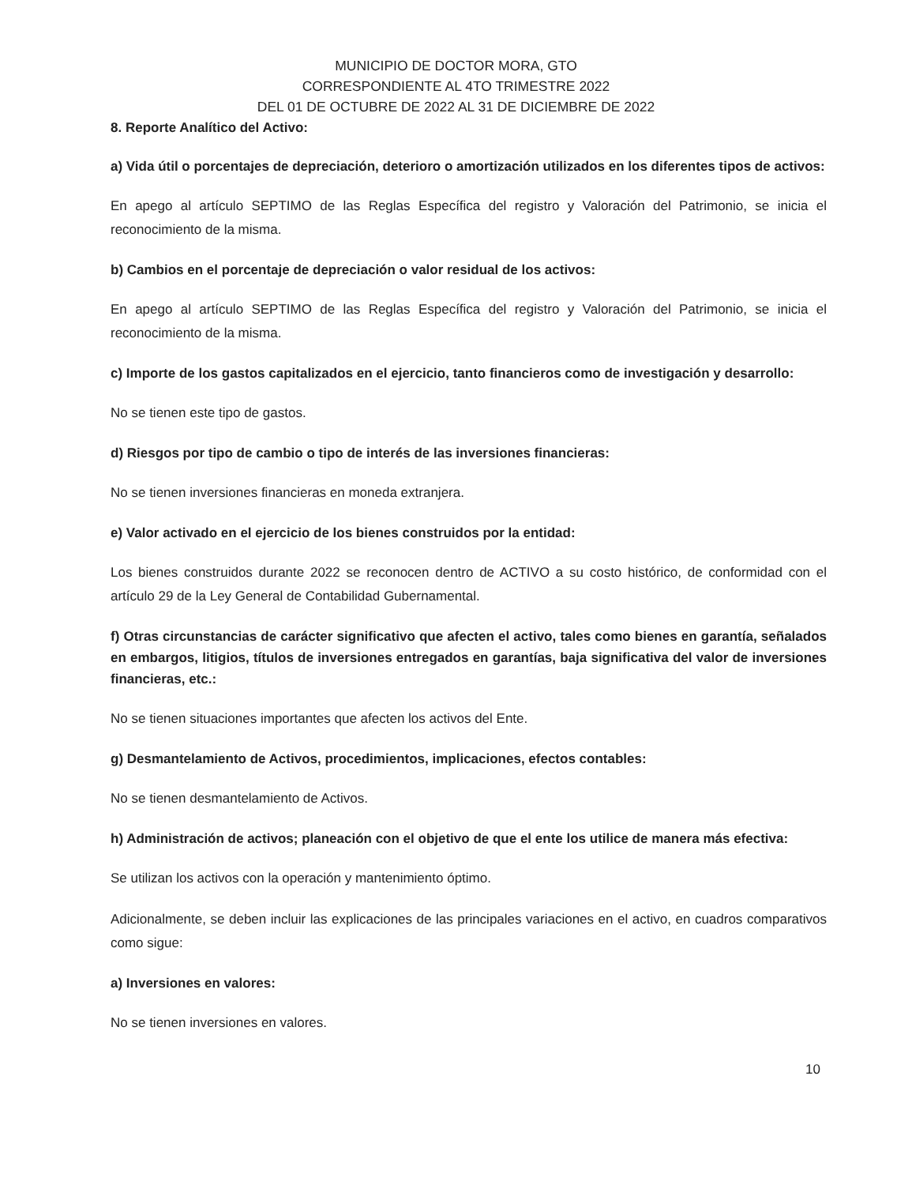MUNICIPIO DE DOCTOR MORA, GTO
CORRESPONDIENTE AL 4TO TRIMESTRE 2022
DEL 01 DE OCTUBRE DE 2022 AL 31 DE DICIEMBRE DE 2022
8. Reporte Analítico del Activo:
a) Vida útil o porcentajes de depreciación, deterioro o amortización utilizados en los diferentes tipos de activos:
En apego al artículo SEPTIMO de las Reglas Específica del registro y Valoración del Patrimonio, se inicia el reconocimiento de la misma.
b) Cambios en el porcentaje de depreciación o valor residual de los activos:
En apego al artículo SEPTIMO de las Reglas Específica del registro y Valoración del Patrimonio, se inicia el reconocimiento de la misma.
c) Importe de los gastos capitalizados en el ejercicio, tanto financieros como de investigación y desarrollo:
No se tienen este tipo de gastos.
d) Riesgos por tipo de cambio o tipo de interés de las inversiones financieras:
No se tienen inversiones financieras en moneda extranjera.
e) Valor activado en el ejercicio de los bienes construidos por la entidad:
Los bienes construidos durante 2022 se reconocen dentro de ACTIVO a su costo histórico, de conformidad con el artículo 29 de la Ley General de Contabilidad Gubernamental.
f) Otras circunstancias de carácter significativo que afecten el activo, tales como bienes en garantía, señalados en embargos, litigios, títulos de inversiones entregados en garantías, baja significativa del valor de inversiones financieras, etc.:
No se tienen situaciones importantes que afecten los activos del Ente.
g) Desmantelamiento de Activos, procedimientos, implicaciones, efectos contables:
No se tienen desmantelamiento de Activos.
h) Administración de activos; planeación con el objetivo de que el ente los utilice de manera más efectiva:
Se utilizan los activos con la operación y mantenimiento óptimo.
Adicionalmente, se deben incluir las explicaciones de las principales variaciones en el activo, en cuadros comparativos como sigue:
a) Inversiones en valores:
No se tienen inversiones en valores.
10